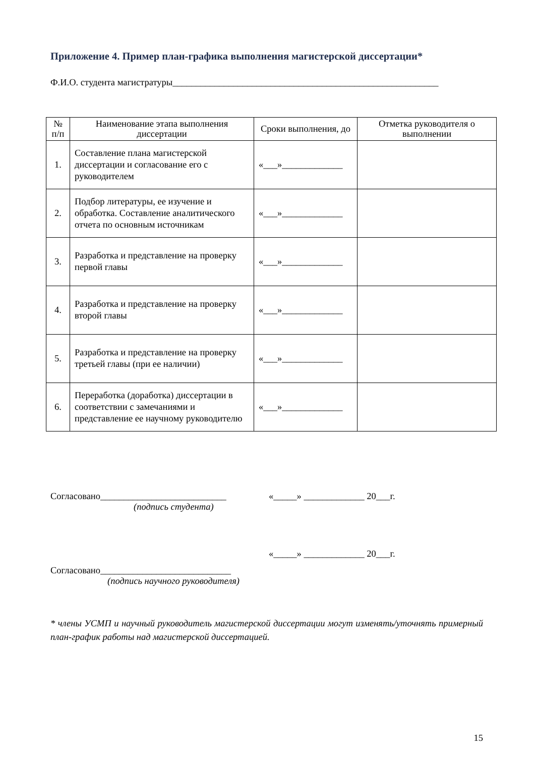Приложение 4. Пример план-графика выполнения магистерской диссертации*
Ф.И.О. студента магистратуры_________________________________________________________
| № п/п | Наименование этапа выполнения диссертации | Сроки выполнения, до | Отметка руководителя о выполнении |
| --- | --- | --- | --- |
| 1. | Составление плана магистерской диссертации и согласование его с руководителем | «___»_____________ | |
| 2. | Подбор литературы, ее изучение и обработка. Составление аналитического отчета по основным источникам | «___»_____________ | |
| 3. | Разработка и представление на проверку первой главы | «___»_____________ | |
| 4. | Разработка и представление на проверку второй главы | «___»_____________ | |
| 5. | Разработка и представление на проверку третьей главы (при ее наличии) | «___»_____________ | |
| 6. | Переработка (доработка) диссертации в соответствии с замечаниями и представление ее научному руководителю | «___»_____________ | |
Согласовано___________________________ «_____» _____________ 20___г.
(подпись студента)
«_____» _____________ 20___г.
Согласовано____________________________
(подпись научного руководителя)
* члены УСМП и научный руководитель магистерской диссертации могут изменять/уточнять примерный план-график работы над магистерской диссертацией.
15